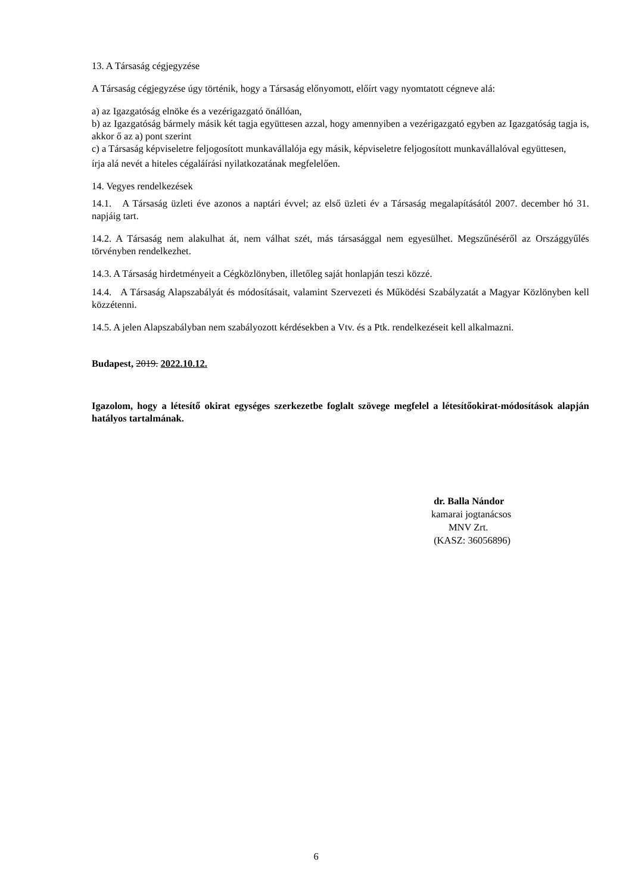13. A Társaság cégjegyzése
A Társaság cégjegyzése úgy történik, hogy a Társaság előnyomott, előírt vagy nyomtatott cégneve alá:
a) az Igazgatóság elnöke és a vezérigazgató önállóan,
b) az Igazgatóság bármely másik két tagja együttesen azzal, hogy amennyiben a vezérigazgató egyben az Igazgatóság tagja is, akkor ő az a) pont szerint
c) a Társaság képviseletre feljogosított munkavállalója egy másik, képviseletre feljogosított munkavállalóval együttesen,
írja alá nevét a hiteles cégaláírási nyilatkozatának megfelelően.
14. Vegyes rendelkezések
14.1. A Társaság üzleti éve azonos a naptári évvel; az első üzleti év a Társaság megalapításától 2007. december hó 31. napjáig tart.
14.2. A Társaság nem alakulhat át, nem válhat szét, más társasággal nem egyesülhet. Megszűnéséről az Országgyűlés törvényben rendelkezhet.
14.3. A Társaság hirdetményeit a Cégközlönyben, illetőleg saját honlapján teszi közzé.
14.4. A Társaság Alapszabályát és módosításait, valamint Szervezeti és Működési Szabályzatát a Magyar Közlönyben kell közzétenni.
14.5. A jelen Alapszabályban nem szabályozott kérdésekben a Vtv. és a Ptk. rendelkezéseit kell alkalmazni.
Budapest, 2019. 2022.10.12.
Igazolom, hogy a létesítő okirat egységes szerkezetbe foglalt szövege megfelel a létesítőokirat-módosítások alapján hatályos tartalmának.
dr. Balla Nándor
kamarai jogtanácsos
MNV Zrt.
(KASZ: 36056896)
6